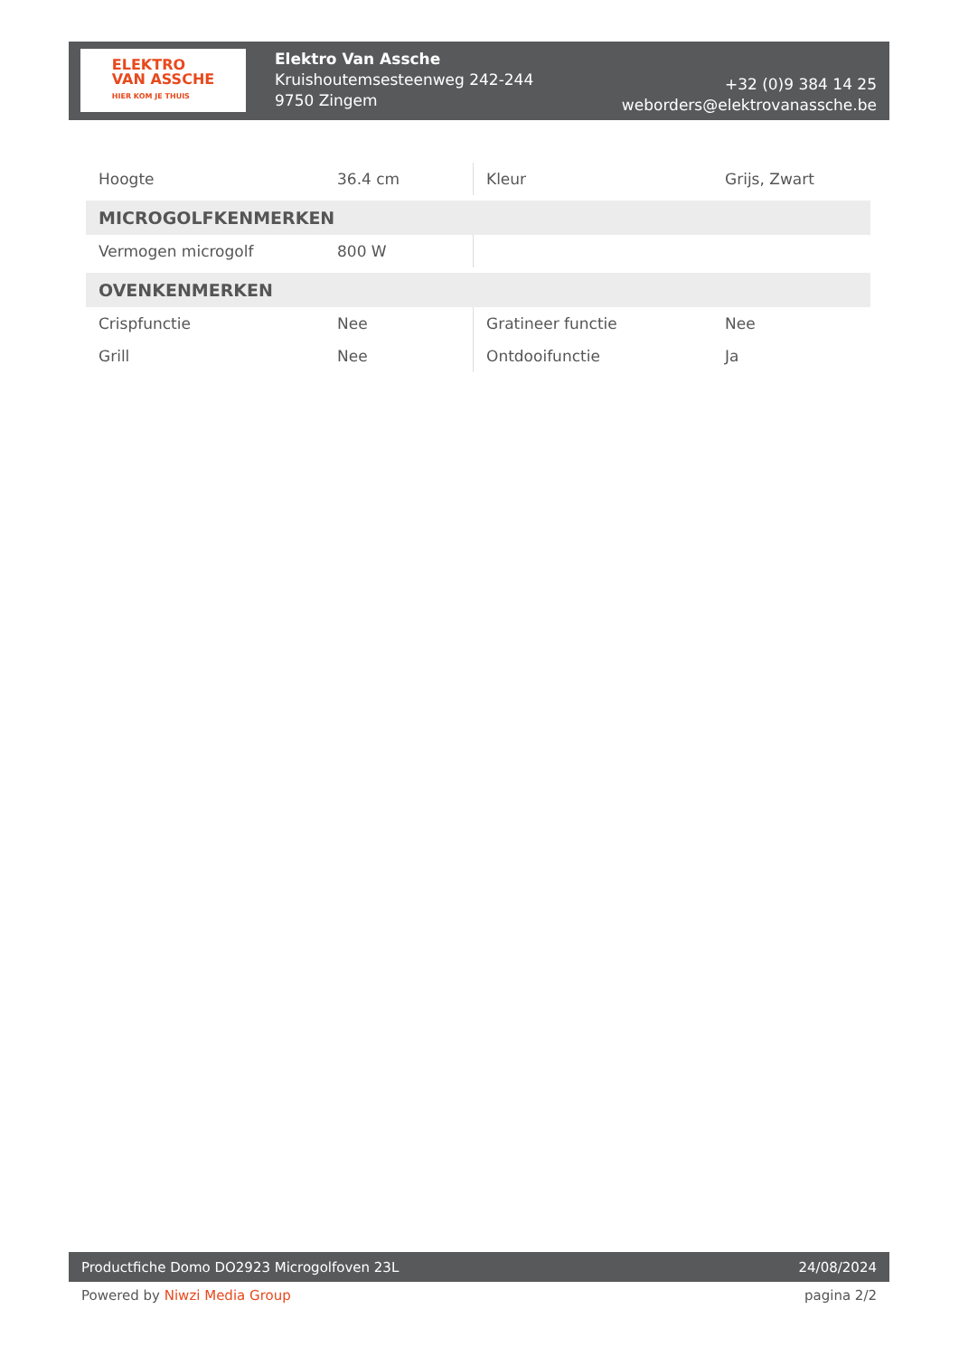ELEKTRO
VAN ASSCHE
HIER KOM JE THUIS
Elektro Van Assche
Kruishoutemsesteenweg 242-244
9750 Zingem
+32 (0)9 384 14 25
weborders@elektrovanassche.be
| Hoogte | 36.4 cm | Kleur | Grijs, Zwart |
| MICROGOLFKENMERKEN | | | |
| Vermogen microgolf | 800 W | | |
| OVENKENMERKEN | | | |
| Crispfunctie | Nee | Gratineer functie | Nee |
| Grill | Nee | Ontdooifunctie | Ja |
Productfiche Domo DO2923 Microgolfoven 23L 24/08/2024
Powered by Niwzi Media Group pagina 2/2